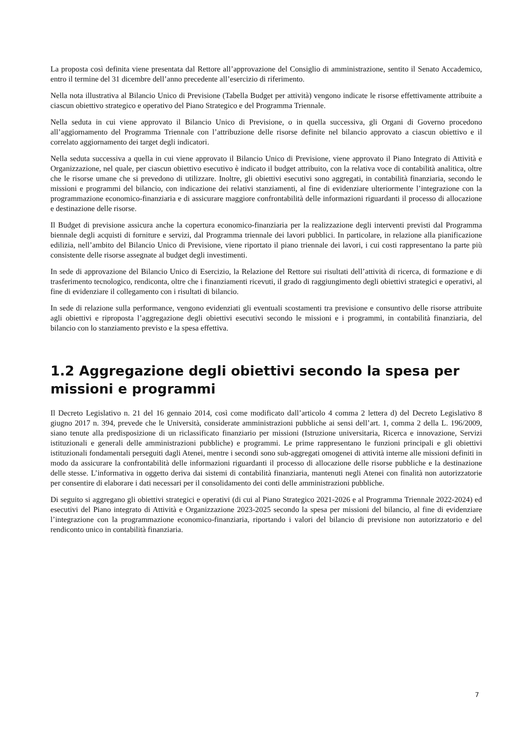La proposta così definita viene presentata dal Rettore all’approvazione del Consiglio di amministrazione, sentito il Senato Accademico, entro il termine del 31 dicembre dell’anno precedente all’esercizio di riferimento.
Nella nota illustrativa al Bilancio Unico di Previsione (Tabella Budget per attività) vengono indicate le risorse effettivamente attribuite a ciascun obiettivo strategico e operativo del Piano Strategico e del Programma Triennale.
Nella seduta in cui viene approvato il Bilancio Unico di Previsione, o in quella successiva, gli Organi di Governo procedono all’aggiornamento del Programma Triennale con l’attribuzione delle risorse definite nel bilancio approvato a ciascun obiettivo e il correlato aggiornamento dei target degli indicatori.
Nella seduta successiva a quella in cui viene approvato il Bilancio Unico di Previsione, viene approvato il Piano Integrato di Attività e Organizzazione, nel quale, per ciascun obiettivo esecutivo è indicato il budget attribuito, con la relativa voce di contabilità analitica, oltre che le risorse umane che si prevedono di utilizzare. Inoltre, gli obiettivi esecutivi sono aggregati, in contabilità finanziaria, secondo le missioni e programmi del bilancio, con indicazione dei relativi stanziamenti, al fine di evidenziare ulteriormente l’integrazione con la programmazione economico-finanziaria e di assicurare maggiore confrontabilità delle informazioni riguardanti il processo di allocazione e destinazione delle risorse.
Il Budget di previsione assicura anche la copertura economico-finanziaria per la realizzazione degli interventi previsti dal Programma biennale degli acquisti di forniture e servizi, dal Programma triennale dei lavori pubblici. In particolare, in relazione alla pianificazione edilizia, nell’ambito del Bilancio Unico di Previsione, viene riportato il piano triennale dei lavori, i cui costi rappresentano la parte più consistente delle risorse assegnate al budget degli investimenti.
In sede di approvazione del Bilancio Unico di Esercizio, la Relazione del Rettore sui risultati dell’attività di ricerca, di formazione e di trasferimento tecnologico, rendiconta, oltre che i finanziamenti ricevuti, il grado di raggiungimento degli obiettivi strategici e operativi, al fine di evidenziare il collegamento con i risultati di bilancio.
In sede di relazione sulla performance, vengono evidenziati gli eventuali scostamenti tra previsione e consuntivo delle risorse attribuite agli obiettivi e riproposta l’aggregazione degli obiettivi esecutivi secondo le missioni e i programmi, in contabilità finanziaria, del bilancio con lo stanziamento previsto e la spesa effettiva.
1.2 Aggregazione degli obiettivi secondo la spesa per missioni e programmi
Il Decreto Legislativo n. 21 del 16 gennaio 2014, così come modificato dall’articolo 4 comma 2 lettera d) del Decreto Legislativo 8 giugno 2017 n. 394, prevede che le Università, considerate amministrazioni pubbliche ai sensi dell’art. 1, comma 2 della L. 196/2009, siano tenute alla predisposizione di un riclassificato finanziario per missioni (Istruzione universitaria, Ricerca e innovazione, Servizi istituzionali e generali delle amministrazioni pubbliche) e programmi. Le prime rappresentano le funzioni principali e gli obiettivi istituzionali fondamentali perseguiti dagli Atenei, mentre i secondi sono sub-aggregati omogenei di attività interne alle missioni definiti in modo da assicurare la confrontabilità delle informazioni riguardanti il processo di allocazione delle risorse pubbliche e la destinazione delle stesse. L’informativa in oggetto deriva dai sistemi di contabilità finanziaria, mantenuti negli Atenei con finalità non autorizzatorie per consentire di elaborare i dati necessari per il consolidamento dei conti delle amministrazioni pubbliche.
Di seguito si aggregano gli obiettivi strategici e operativi (di cui al Piano Strategico 2021-2026 e al Programma Triennale 2022-2024) ed esecutivi del Piano integrato di Attività e Organizzazione 2023-2025 secondo la spesa per missioni del bilancio, al fine di evidenziare l’integrazione con la programmazione economico-finanziaria, riportando i valori del bilancio di previsione non autorizzatorio e del rendiconto unico in contabilità finanziaria.
7